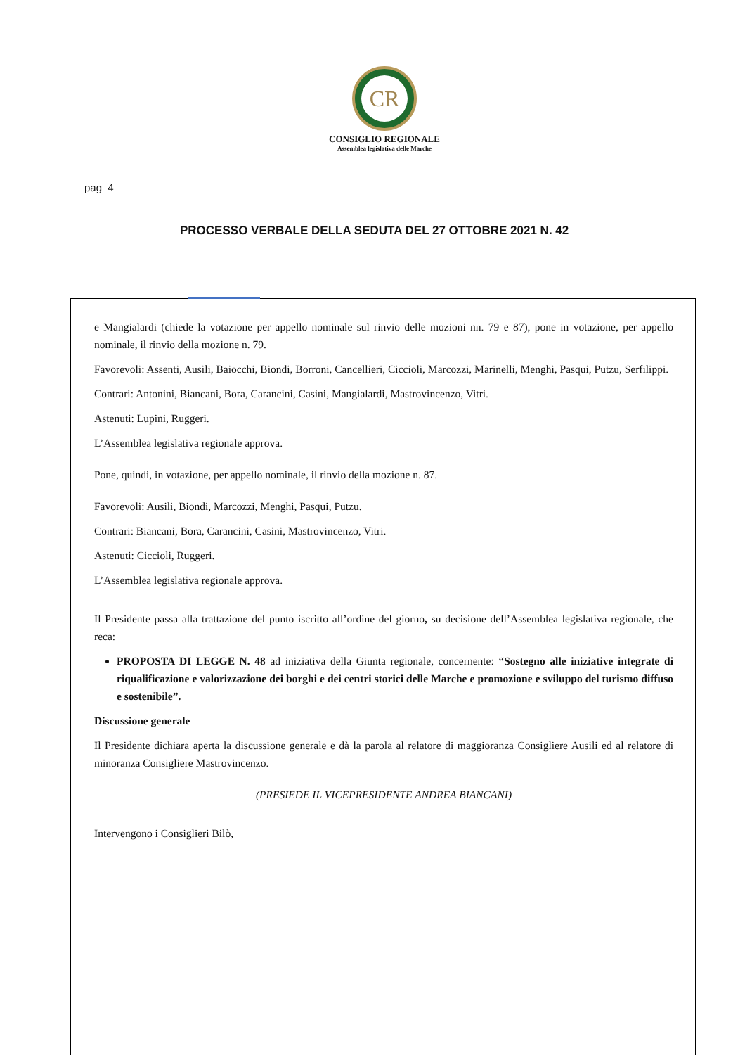CR
CONSIGLIO REGIONALE
Assemblea legislativa delle Marche
pag 4
PROCESSO VERBALE DELLA SEDUTA DEL 27 OTTOBRE 2021 N. 42
e Mangialardi (chiede la votazione per appello nominale sul rinvio delle mozioni nn. 79 e 87), pone in votazione, per appello nominale, il rinvio della mozione n. 79.
Favorevoli: Assenti, Ausili, Baiocchi, Biondi, Borroni, Cancellieri, Ciccioli, Marcozzi, Marinelli, Menghi, Pasqui, Putzu, Serfilippi.
Contrari: Antonini, Biancani, Bora, Carancini, Casini, Mangialardi, Mastrovincenzo, Vitri.
Astenuti: Lupini, Ruggeri.
L’Assemblea legislativa regionale approva.
Pone, quindi, in votazione, per appello nominale, il rinvio della mozione n. 87.
Favorevoli: Ausili, Biondi, Marcozzi, Menghi, Pasqui, Putzu.
Contrari: Biancani, Bora, Carancini, Casini, Mastrovincenzo, Vitri.
Astenuti: Ciccioli, Ruggeri.
L’Assemblea legislativa regionale approva.
Il Presidente passa alla trattazione del punto iscritto all’ordine del giorno, su decisione dell’Assemblea legislativa regionale, che reca:
PROPOSTA DI LEGGE N. 48 ad iniziativa della Giunta regionale, concernente: “Sostegno alle iniziative integrate di riqualificazione e valorizzazione dei borghi e dei centri storici delle Marche e promozione e sviluppo del turismo diffuso e sostenibile”.
Discussione generale
Il Presidente dichiara aperta la discussione generale e dà la parola al relatore di maggioranza Consigliere Ausili ed al relatore di minoranza Consigliere Mastrovincenzo.
(PRESIEDE IL VICEPRESIDENTE ANDREA BIANCANI)
Intervengono i Consiglieri Bilò,